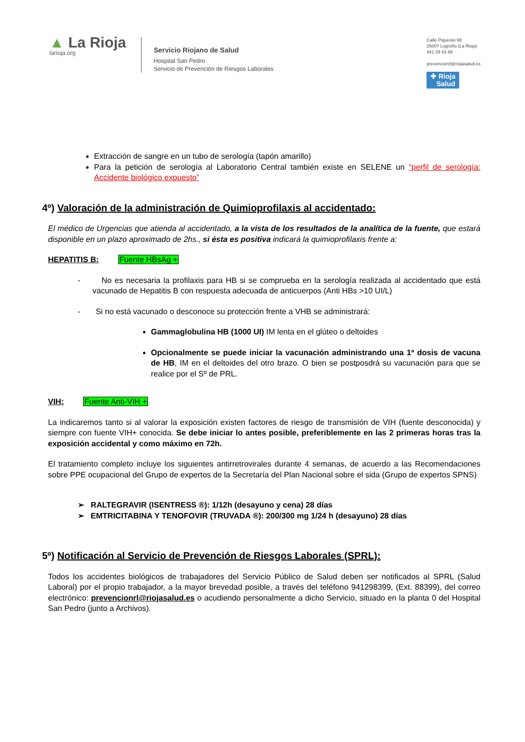▲ La Rioja
larioja.org
Servicio Riojano de Salud
Hospital San Pedro
Servicio de Prevención de Riesgos Laborales
Calle Piqueras 98
26007 Logroño (La Rioja)
941 29 83 99
prevencionrl@riojasalud.es
✚ Rioja
Salud
Extracción de sangre en un tubo de serología (tapón amarillo)
Para la petición de serología al Laboratorio Central también existe en SELENE un “perfil de serología: Accidente biológico expuesto”
4º) Valoración de la administración de Quimioprofilaxis al accidentado:
El médico de Urgencias que atienda al accidentado, a la vista de los resultados de la analítica de la fuente, que estará disponible en un plazo aproximado de 2hs., si ésta es positiva indicará la quimioprofilaxis frente a:
HEPATITIS B: Fuente HBsAg +
- No es necesaria la profilaxis para HB si se comprueba en la serología realizada al accidentado que está vacunado de Hepatitis B con respuesta adecuada de anticuerpos (Anti HBs >10 UI/L)
- Si no está vacunado o desconoce su protección frente a VHB se administrará:
Gammaglobulina HB (1000 UI) IM lenta en el glúteo o deltoides
Opcionalmente se puede iniciar la vacunación administrando una 1ª dosis de vacuna de HB, IM en el deltoides del otro brazo. O bien se postposdrá su vacunación para que se realice por el Sº de PRL.
VIH: Fuente Anti-VIH +
La indicaremos tanto si al valorar la exposición existen factores de riesgo de transmisión de VIH (fuente desconocida) y siempre con fuente VIH+ conocida. Se debe iniciar lo antes posible, preferiblemente en las 2 primeras horas tras la exposición accidental y como máximo en 72h.
El tratamiento completo incluye los siguientes antirretrovirales durante 4 semanas, de acuerdo a las Recomendaciones sobre PPE ocupacional del Grupo de expertos de la Secretaría del Plan Nacional sobre el sida (Grupo de expertos SPNS)
➢ RALTEGRAVIR (ISENTRESS ®): 1/12h (desayuno y cena) 28 días
➢ EMTRICITABINA Y TENOFOVIR (TRUVADA ®): 200/300 mg 1/24 h (desayuno) 28 días
5º) Notificación al Servicio de Prevención de Riesgos Laborales (SPRL):
Todos los accidentes biológicos de trabajadores del Servicio Público de Salud deben ser notificados al SPRL (Salud Laboral) por el propio trabajador, a la mayor brevedad posible, a través del teléfono 941298399, (Ext. 88399), del correo electrónico: prevencionrl@riojasalud.es o acudiendo personalmente a dicho Servicio, situado en la planta 0 del Hospital San Pedro (junto a Archivos).